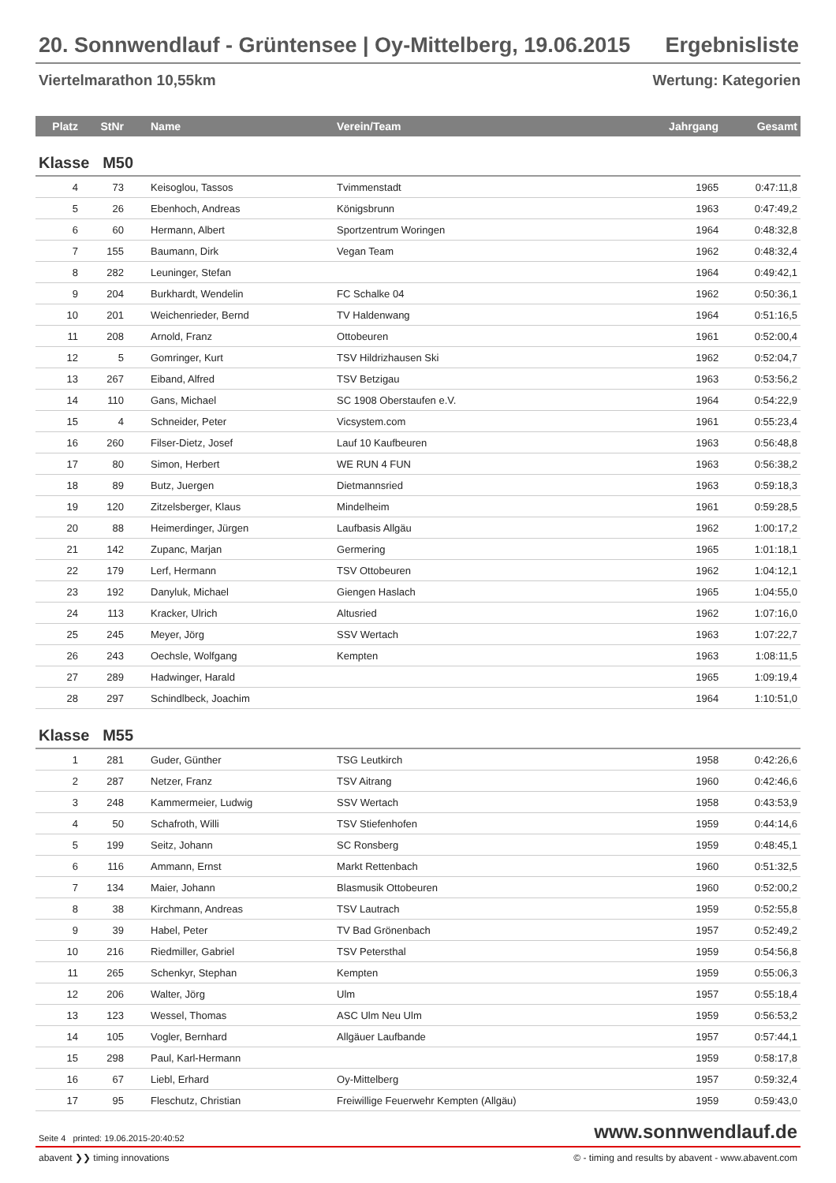20. Sonnwendlauf - Grüntensee | Oy-Mittelberg, 19.06.2015 Ergebnisliste
Viertelmarathon 10,55km Wertung: Kategorien
| Platz | StNr | Name | Verein/Team | Jahrgang | Gesamt |
| --- | --- | --- | --- | --- | --- |
| Klasse M50 | | | | | |
| 4 | 73 | Keisoglou, Tassos | Tvimmenstadt | 1965 | 0:47:11,8 |
| 5 | 26 | Ebenhoch, Andreas | Königsbrunn | 1963 | 0:47:49,2 |
| 6 | 60 | Hermann, Albert | Sportzentrum Woringen | 1964 | 0:48:32,8 |
| 7 | 155 | Baumann, Dirk | Vegan Team | 1962 | 0:48:32,4 |
| 8 | 282 | Leuninger, Stefan | | 1964 | 0:49:42,1 |
| 9 | 204 | Burkhardt, Wendelin | FC Schalke 04 | 1962 | 0:50:36,1 |
| 10 | 201 | Weichenrieder, Bernd | TV Haldenwang | 1964 | 0:51:16,5 |
| 11 | 208 | Arnold, Franz | Ottobeuren | 1961 | 0:52:00,4 |
| 12 | 5 | Gomringer, Kurt | TSV Hildrizhausen Ski | 1962 | 0:52:04,7 |
| 13 | 267 | Eiband, Alfred | TSV Betzigau | 1963 | 0:53:56,2 |
| 14 | 110 | Gans, Michael | SC 1908 Oberstaufen e.V. | 1964 | 0:54:22,9 |
| 15 | 4 | Schneider, Peter | Vicsystem.com | 1961 | 0:55:23,4 |
| 16 | 260 | Filser-Dietz, Josef | Lauf 10 Kaufbeuren | 1963 | 0:56:48,8 |
| 17 | 80 | Simon, Herbert | WE RUN 4 FUN | 1963 | 0:56:38,2 |
| 18 | 89 | Butz, Juergen | Dietmannsried | 1963 | 0:59:18,3 |
| 19 | 120 | Zitzelsberger, Klaus | Mindelheim | 1961 | 0:59:28,5 |
| 20 | 88 | Heimerdinger, Jürgen | Laufbasis Allgäu | 1962 | 1:00:17,2 |
| 21 | 142 | Zupanc, Marjan | Germering | 1965 | 1:01:18,1 |
| 22 | 179 | Lerf, Hermann | TSV Ottobeuren | 1962 | 1:04:12,1 |
| 23 | 192 | Danyluk, Michael | Giengen Haslach | 1965 | 1:04:55,0 |
| 24 | 113 | Kracker, Ulrich | Altusried | 1962 | 1:07:16,0 |
| 25 | 245 | Meyer, Jörg | SSV Wertach | 1963 | 1:07:22,7 |
| 26 | 243 | Oechsle, Wolfgang | Kempten | 1963 | 1:08:11,5 |
| 27 | 289 | Hadwinger, Harald | | 1965 | 1:09:19,4 |
| 28 | 297 | Schindlbeck, Joachim | | 1964 | 1:10:51,0 |
| Klasse M55 | | | | | |
| 1 | 281 | Guder, Günther | TSG Leutkirch | 1958 | 0:42:26,6 |
| 2 | 287 | Netzer, Franz | TSV Aitrang | 1960 | 0:42:46,6 |
| 3 | 248 | Kammermeier, Ludwig | SSV Wertach | 1958 | 0:43:53,9 |
| 4 | 50 | Schafroth, Willi | TSV Stiefenhofen | 1959 | 0:44:14,6 |
| 5 | 199 | Seitz, Johann | SC Ronsberg | 1959 | 0:48:45,1 |
| 6 | 116 | Ammann, Ernst | Markt Rettenbach | 1960 | 0:51:32,5 |
| 7 | 134 | Maier, Johann | Blasmusik Ottobeuren | 1960 | 0:52:00,2 |
| 8 | 38 | Kirchmann, Andreas | TSV Lautrach | 1959 | 0:52:55,8 |
| 9 | 39 | Habel, Peter | TV Bad Grönenbach | 1957 | 0:52:49,2 |
| 10 | 216 | Riedmiller, Gabriel | TSV Petersthal | 1959 | 0:54:56,8 |
| 11 | 265 | Schenkyr, Stephan | Kempten | 1959 | 0:55:06,3 |
| 12 | 206 | Walter, Jörg | Ulm | 1957 | 0:55:18,4 |
| 13 | 123 | Wessel, Thomas | ASC Ulm Neu Ulm | 1959 | 0:56:53,2 |
| 14 | 105 | Vogler, Bernhard | Allgäuer Laufbande | 1957 | 0:57:44,1 |
| 15 | 298 | Paul, Karl-Hermann | | 1959 | 0:58:17,8 |
| 16 | 67 | Liebl, Erhard | Oy-Mittelberg | 1957 | 0:59:32,4 |
| 17 | 95 | Fleschutz, Christian | Freiwillige Feuerwehr Kempten (Allgäu) | 1959 | 0:59:43,0 |
Seite 4 printed: 19.06.2015-20:40:52 www.sonnwendlauf.de
abavent ❯❯ timing innovations © - timing and results by abavent - www.abavent.com